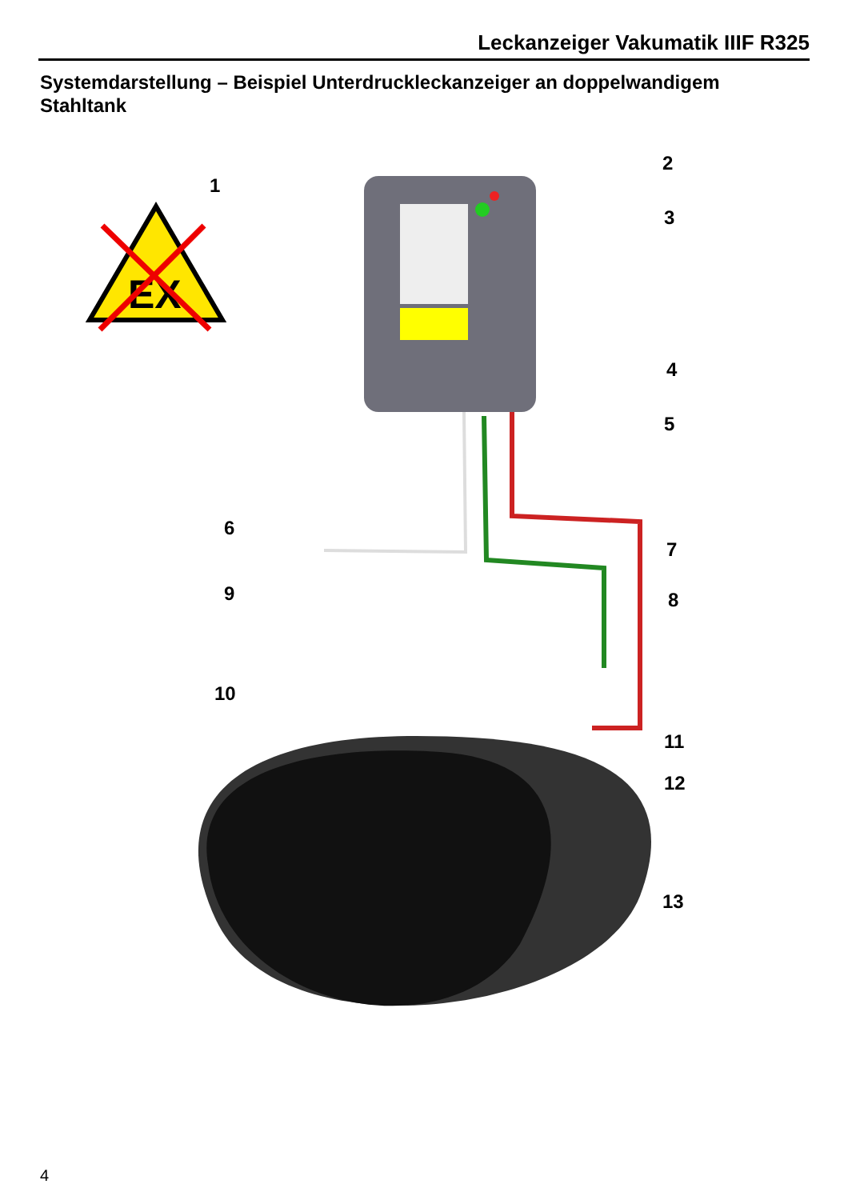Leckanzeiger Vakumatik IIIF R325
Systemdarstellung – Beispiel Unterdruckleckanzeiger an doppelwandigem Stahltank
EX
1
2
3
4
5
6
7
8
9
10
11
12
13
4